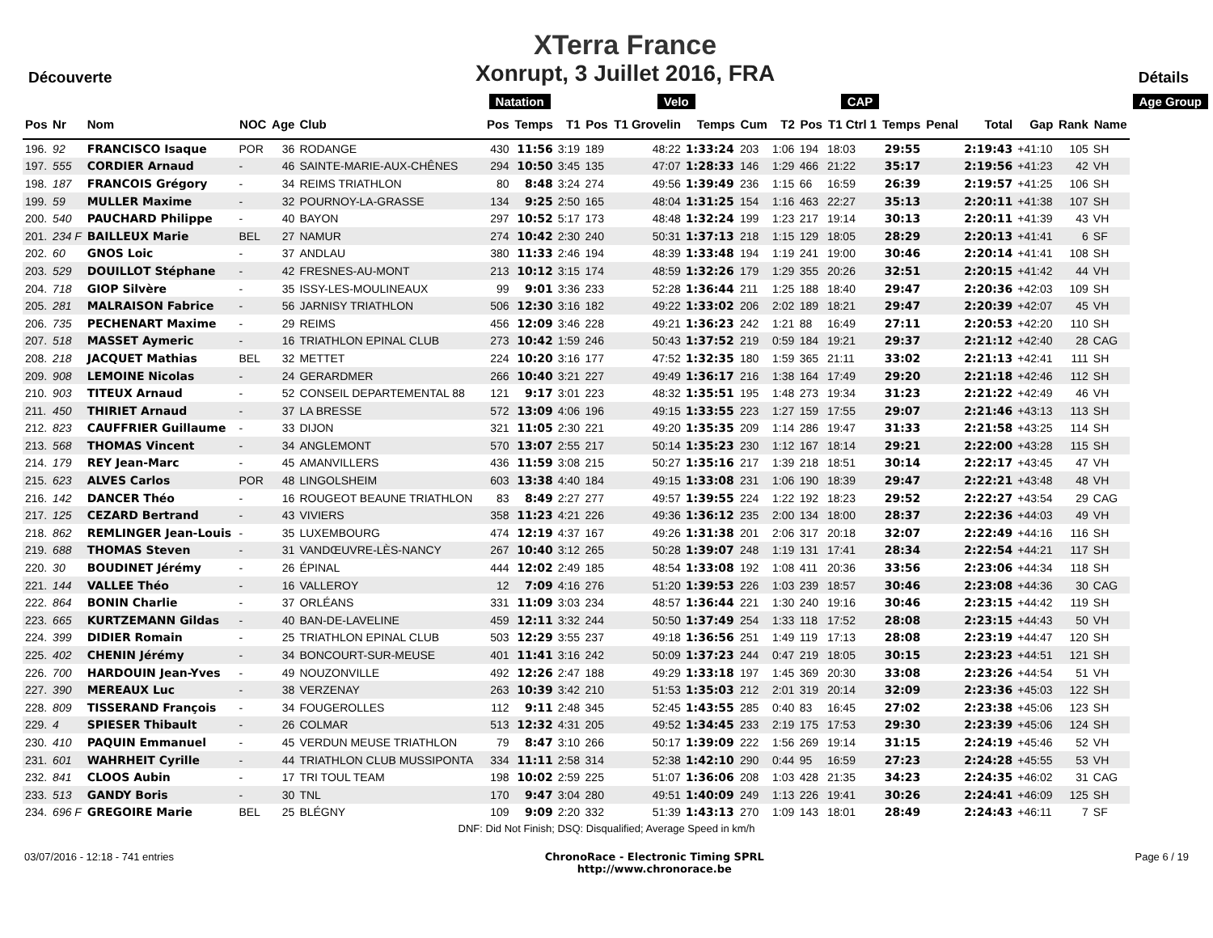Découverte
XTerra France
Xonrupt, 3 Juillet 2016, FRA
Détails
| | | | | | | | Natation | | | Velo | | | | | CAP | | | | | | | | Age Group |
| --- | --- | --- | --- | --- | --- | --- | --- | --- | --- | --- | --- | --- | --- | --- | --- | --- | --- | --- | --- | --- | --- | --- | --- |
| Pos | Nr | Nom | NOC | Age | Club | | Pos | Temps | T1 | Pos | T1 Grovelin | Temps | Cum | T2 | Pos | T1 Ctrl 1 | Temps | Penal | Total | Gap | Rank | Name | |
| 196. | 92 | FRANCISCO Isaque | POR | 36 | RODANGE | | 430 | 11:56 | 3:19 | 189 | 48:22 | 1:33:24 | 203 | 1:06 | 194 | 18:03 | 29:55 | | 2:19:43 | +41:10 | 105 | SH | |
| 197. | 555 | CORDIER Arnaud | - | 46 | SAINTE-MARIE-AUX-CHÊNES | | 294 | 10:50 | 3:45 | 135 | 47:07 | 1:28:33 | 146 | 1:29 | 466 | 21:22 | 35:17 | | 2:19:56 | +41:23 | 42 | VH | |
| 198. | 187 | FRANCOIS Grégory | - | 34 | REIMS TRIATHLON | | 80 | 8:48 | 3:24 | 274 | 49:56 | 1:39:49 | 236 | 1:15 | 66 | 16:59 | 26:39 | | 2:19:57 | +41:25 | 106 | SH | |
| 199. | 59 | MULLER Maxime | - | 32 | POURNOY-LA-GRASSE | | 134 | 9:25 | 2:50 | 165 | 48:04 | 1:31:25 | 154 | 1:16 | 463 | 22:27 | 35:13 | | 2:20:11 | +41:38 | 107 | SH | |
| 200. | 540 | PAUCHARD Philippe | - | 40 | BAYON | | 297 | 10:52 | 5:17 | 173 | 48:48 | 1:32:24 | 199 | 1:23 | 217 | 19:14 | 30:13 | | 2:20:11 | +41:39 | 43 | VH | |
| 201. | 234 F | BAILLEUX Marie | BEL | 27 | NAMUR | | 274 | 10:42 | 2:30 | 240 | 50:31 | 1:37:13 | 218 | 1:15 | 129 | 18:05 | 28:29 | | 2:20:13 | +41:41 | 6 | SF | |
| 202. | 60 | GNOS Loic | - | 37 | ANDLAU | | 380 | 11:33 | 2:46 | 194 | 48:39 | 1:33:48 | 194 | 1:19 | 241 | 19:00 | 30:46 | | 2:20:14 | +41:41 | 108 | SH | |
| 203. | 529 | DOUILLOT Stéphane | - | 42 | FRESNES-AU-MONT | | 213 | 10:12 | 3:15 | 174 | 48:59 | 1:32:26 | 179 | 1:29 | 355 | 20:26 | 32:51 | | 2:20:15 | +41:42 | 44 | VH | |
| 204. | 718 | GIOP Silvère | - | 35 | ISSY-LES-MOULINEAUX | | 99 | 9:01 | 3:36 | 233 | 52:28 | 1:36:44 | 211 | 1:25 | 188 | 18:40 | 29:47 | | 2:20:36 | +42:03 | 109 | SH | |
| 205. | 281 | MALRAISON Fabrice | - | 56 | JARNISY TRIATHLON | | 506 | 12:30 | 3:16 | 182 | 49:22 | 1:33:02 | 206 | 2:02 | 189 | 18:21 | 29:47 | | 2:20:39 | +42:07 | 45 | VH | |
| 206. | 735 | PECHENART Maxime | - | 29 | REIMS | | 456 | 12:09 | 3:46 | 228 | 49:21 | 1:36:23 | 242 | 1:21 | 88 | 16:49 | 27:11 | | 2:20:53 | +42:20 | 110 | SH | |
| 207. | 518 | MASSET Aymeric | - | 16 | TRIATHLON EPINAL CLUB | | 273 | 10:42 | 1:59 | 246 | 50:43 | 1:37:52 | 219 | 0:59 | 184 | 19:21 | 29:37 | | 2:21:12 | +42:40 | 28 | CAG | |
| 208. | 218 | JACQUET Mathias | BEL | 32 | METTET | | 224 | 10:20 | 3:16 | 177 | 47:52 | 1:32:35 | 180 | 1:59 | 365 | 21:11 | 33:02 | | 2:21:13 | +42:41 | 111 | SH | |
| 209. | 908 | LEMOINE Nicolas | - | 24 | GERARDMER | | 266 | 10:40 | 3:21 | 227 | 49:49 | 1:36:17 | 216 | 1:38 | 164 | 17:49 | 29:20 | | 2:21:18 | +42:46 | 112 | SH | |
| 210. | 903 | TITEUX Arnaud | - | 52 | CONSEIL DEPARTEMENTAL 88 | | 121 | 9:17 | 3:01 | 223 | 48:32 | 1:35:51 | 195 | 1:48 | 273 | 19:34 | 31:23 | | 2:21:22 | +42:49 | 46 | VH | |
| 211. | 450 | THIRIET Arnaud | - | 37 | LA BRESSE | | 572 | 13:09 | 4:06 | 196 | 49:15 | 1:33:55 | 223 | 1:27 | 159 | 17:55 | 29:07 | | 2:21:46 | +43:13 | 113 | SH | |
| 212. | 823 | CAUFFRIER Guillaume | - | 33 | DIJON | | 321 | 11:05 | 2:30 | 221 | 49:20 | 1:35:35 | 209 | 1:14 | 286 | 19:47 | 31:33 | | 2:21:58 | +43:25 | 114 | SH | |
| 213. | 568 | THOMAS Vincent | - | 34 | ANGLEMONT | | 570 | 13:07 | 2:55 | 217 | 50:14 | 1:35:23 | 230 | 1:12 | 167 | 18:14 | 29:21 | | 2:22:00 | +43:28 | 115 | SH | |
| 214. | 179 | REY Jean-Marc | - | 45 | AMANVILLERS | | 436 | 11:59 | 3:08 | 215 | 50:27 | 1:35:16 | 217 | 1:39 | 218 | 18:51 | 30:14 | | 2:22:17 | +43:45 | 47 | VH | |
| 215. | 623 | ALVES Carlos | POR | 48 | LINGOLSHEIM | | 603 | 13:38 | 4:40 | 184 | 49:15 | 1:33:08 | 231 | 1:06 | 190 | 18:39 | 29:47 | | 2:22:21 | +43:48 | 48 | VH | |
| 216. | 142 | DANCER Théo | - | 16 | ROUGEOT BEAUNE TRIATHLON | | 83 | 8:49 | 2:27 | 277 | 49:57 | 1:39:55 | 224 | 1:22 | 192 | 18:23 | 29:52 | | 2:22:27 | +43:54 | 29 | CAG | |
| 217. | 125 | CEZARD Bertrand | - | 43 | VIVIERS | | 358 | 11:23 | 4:21 | 226 | 49:36 | 1:36:12 | 235 | 2:00 | 134 | 18:00 | 28:37 | | 2:22:36 | +44:03 | 49 | VH | |
| 218. | 862 | REMLINGER Jean-Louis | - | 35 | LUXEMBOURG | | 474 | 12:19 | 4:37 | 167 | 49:26 | 1:31:38 | 201 | 2:06 | 317 | 20:18 | 32:07 | | 2:22:49 | +44:16 | 116 | SH | |
| 219. | 688 | THOMAS Steven | - | 31 | VANDŒUVRE-LÈS-NANCY | | 267 | 10:40 | 3:12 | 265 | 50:28 | 1:39:07 | 248 | 1:19 | 131 | 17:41 | 28:34 | | 2:22:54 | +44:21 | 117 | SH | |
| 220. | 30 | BOUDINET Jérémy | - | 26 | ÉPINAL | | 444 | 12:02 | 2:49 | 185 | 48:54 | 1:33:08 | 192 | 1:08 | 411 | 20:36 | 33:56 | | 2:23:06 | +44:34 | 118 | SH | |
| 221. | 144 | VALLEE Théo | - | 16 | VALLEROY | | 12 | 7:09 | 4:16 | 276 | 51:20 | 1:39:53 | 226 | 1:03 | 239 | 18:57 | 30:46 | | 2:23:08 | +44:36 | 30 | CAG | |
| 222. | 864 | BONIN Charlie | - | 37 | ORLÉANS | | 331 | 11:09 | 3:03 | 234 | 48:57 | 1:36:44 | 221 | 1:30 | 240 | 19:16 | 30:46 | | 2:23:15 | +44:42 | 119 | SH | |
| 223. | 665 | KURTZEMANN Gildas | - | 40 | BAN-DE-LAVELINE | | 459 | 12:11 | 3:32 | 244 | 50:50 | 1:37:49 | 254 | 1:33 | 118 | 17:52 | 28:08 | | 2:23:15 | +44:43 | 50 | VH | |
| 224. | 399 | DIDIER Romain | - | 25 | TRIATHLON EPINAL CLUB | | 503 | 12:29 | 3:55 | 237 | 49:18 | 1:36:56 | 251 | 1:49 | 119 | 17:13 | 28:08 | | 2:23:19 | +44:47 | 120 | SH | |
| 225. | 402 | CHENIN Jérémy | - | 34 | BONCOURT-SUR-MEUSE | | 401 | 11:41 | 3:16 | 242 | 50:09 | 1:37:23 | 244 | 0:47 | 219 | 18:05 | 30:15 | | 2:23:23 | +44:51 | 121 | SH | |
| 226. | 700 | HARDOUIN Jean-Yves | - | 49 | NOUZONVILLE | | 492 | 12:26 | 2:47 | 188 | 49:29 | 1:33:18 | 197 | 1:45 | 369 | 20:30 | 33:08 | | 2:23:26 | +44:54 | 51 | VH | |
| 227. | 390 | MEREAUX Luc | - | 38 | VERZENAY | | 263 | 10:39 | 3:42 | 210 | 51:53 | 1:35:03 | 212 | 2:01 | 319 | 20:14 | 32:09 | | 2:23:36 | +45:03 | 122 | SH | |
| 228. | 809 | TISSERAND François | - | 34 | FOUGEROLLES | | 112 | 9:11 | 2:48 | 345 | 52:45 | 1:43:55 | 285 | 0:40 | 83 | 16:45 | 27:02 | | 2:23:38 | +45:06 | 123 | SH | |
| 229. | 4 | SPIESER Thibault | - | 26 | COLMAR | | 513 | 12:32 | 4:31 | 205 | 49:52 | 1:34:45 | 233 | 2:19 | 175 | 17:53 | 29:30 | | 2:23:39 | +45:06 | 124 | SH | |
| 230. | 410 | PAQUIN Emmanuel | - | 45 | VERDUN MEUSE TRIATHLON | | 79 | 8:47 | 3:10 | 266 | 50:17 | 1:39:09 | 222 | 1:56 | 269 | 19:14 | 31:15 | | 2:24:19 | +45:46 | 52 | VH | |
| 231. | 601 | WAHRHEIT Cyrille | - | 44 | TRIATHLON CLUB MUSSIPONTA | | 334 | 11:11 | 2:58 | 314 | 52:38 | 1:42:10 | 290 | 0:44 | 95 | 16:59 | 27:23 | | 2:24:28 | +45:55 | 53 | VH | |
| 232. | 841 | CLOOS Aubin | - | 17 | TRI TOUL TEAM | | 198 | 10:02 | 2:59 | 225 | 51:07 | 1:36:06 | 208 | 1:03 | 428 | 21:35 | 34:23 | | 2:24:35 | +46:02 | 31 | CAG | |
| 233. | 513 | GANDY Boris | - | 30 | TNL | | 170 | 9:47 | 3:04 | 280 | 49:51 | 1:40:09 | 249 | 1:13 | 226 | 19:41 | 30:26 | | 2:24:41 | +46:09 | 125 | SH | |
| 234. | 696 F | GREGOIRE Marie | BEL | 25 | BLÉGNY | | 109 | 9:09 | 2:20 | 332 | 51:39 | 1:43:13 | 270 | 1:09 | 143 | 18:01 | 28:49 | | 2:24:43 | +46:11 | 7 | SF | |
DNF: Did Not Finish; DSQ: Disqualified; Average Speed in km/h
03/07/2016 - 12:18 - 741 entries
ChronoRace - Electronic Timing SPRL
http://www.chronorace.be
Page 6 / 19